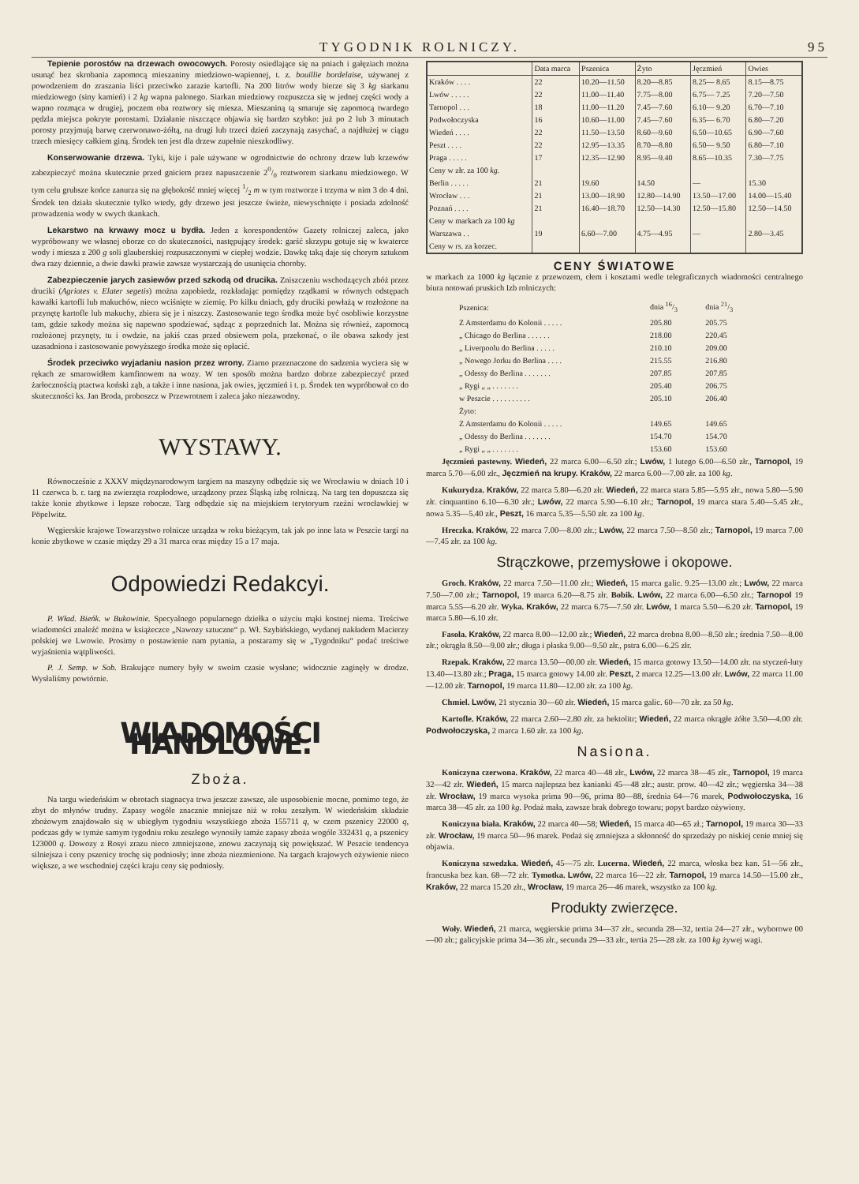TYGODNIK ROLNICZY. 95
Tepienie porostów na drzewach owocowych. Porosty osiedlające się na pniach i gałęziach można usunąć bez skrobania zapomocą mieszaniny miedziowo-wapiennej, t. z. bouillie bordelaise, używanej z powodzeniem do zraszania liści przeciwko zarazie kartofli. Na 200 litrów wody bierze się 3 kg siarkanu miedziowego (siny kamień) i 2 kg wapna palonego. Siarkan miedziowy rozpuszcza się w jednej części wody a wapno rozmąca w drugiej, poczem oba roztwory się miesza. Mieszaniną tą smaruje się zapomocą twardego pędzla miejsca pokryte porostami. Działanie niszczące objawia się bardzo szybko: już po 2 lub 3 minutach porosty przyjmują barwę czerwonawo-żółtą, na drugi lub trzeci dzień zaczynają zasychać, a najdłużej w ciągu trzech miesięcy całkiem giną. Środek ten jest dla drzew zupełnie nieszkodliwy.
Konserwowanie drzewa. Tyki, kije i pale używane w ogrodnictwie do ochrony drzew lub krzewów zabezpieczyć można skutecznie przed gniciem przez napuszczenie 20/0 roztworem siarkanu miedziowego. W tym celu grubsze końce zanurza się na głębokość mniej więcej 1/2 m w tym roztworze i trzyma w nim 3 do 4 dni. Środek ten działa skutecznie tylko wtedy, gdy drzewo jest jeszcze świeże, niewyschnięte i posiada zdolność prowadzenia wody w swych tkankach.
Lekarstwo na krwawy mocz u bydła. Jeden z korespondentów Gazety rolniczej zaleca, jako wypróbowany we własnej oborze co do skuteczności, następujący środek: garść skrzypu gotuje się w kwaterce wody i miesza z 200 g soli glauberskiej rozpuszczonymi w ciepłej wodzie. Dawkę taką daje się chorym sztukom dwa razy dziennie, a dwie dawki prawie zawsze wystarczają do usunięcia choroby.
Zabezpieczenie jarych zasiewów przed szkodą od drucika. Zniszczeniu wschodzących zbóż przez druciki (Agriotes v. Elater segetis) można zapobiedz, rozkładając pomiędzy rządkami w równych odstępach kawałki kartofli lub makuchów, nieco wciśnięte w ziemię. Po kilku dniach, gdy druciki powłażą w rozłożone na przynętę kartofle lub makuchy, zbiera się je i niszczy. Zastosowanie tego środka może być osobliwie korzystne tam, gdzie szkody można się napewno spodziewać, sądząc z poprzednich lat. Można się również, zapomocą rozłożonej przynęty, tu i owdzie, na jakiś czas przed obsiewem pola, przekonać, o ile obawa szkody jest uzasadniona i zastosowanie powyższego środka może się opłacić.
Środek przeciwko wyjadaniu nasion przez wrony. Ziarno przeznaczone do sadzenia wyciera się w rękach ze smarowidłem kamfinowem na wozy. W ten sposób można bardzo dobrze zabezpieczyć przed żarłocznością ptactwa koński ząb, a także i inne nasiona, jak owies, jęczmień i t. p. Środek ten wypróbował co do skuteczności ks. Jan Broda, proboszcz w Przewrotnem i zaleca jako niezawodny.
WYSTAWY.
Równocześnie z XXXV międzynarodowym targiem na maszyny odbędzie się we Wrocławiu w dniach 10 i 11 czerwca b. r. targ na zwierzęta rozpłodowe, urządzony przez Śląską izbę rolniczą. Na targ ten dopuszcza się także konie zbytkowe i lepsze robocze. Targ odbędzie się na miejskiem terytoryum rzeźni wrocławkiej w Pöpelwitz.
Węgierskie krajowe Towarzystwo rolnicze urządza w roku bieżącym, tak jak po inne lata w Peszcie targi na konie zbytkowe w czasie między 29 a 31 marca oraz między 15 a 17 maja.
Odpowiedzi Redakcyi.
P. Wład. Bieńk. w Bukowinie. Specyalnego popularnego dziełka o użyciu mąki kostnej niema. Treściwe wiadomości znaleźć można w książeczce „Nawozy sztuczne“ p. Wł. Szybińskiego, wydanej nakładem Macierzy polskiej we Lwowie. Prosimy o postawienie nam pytania, a postaramy się w „Tygodniku“ podać treściwe wyjaśnienia wątpliwości.
P. J. Semp. w Sob. Brakujące numery były w swoim czasie wysłane; widocznie zaginęły w drodze. Wysłaliśmy powtórnie.
WIADOMOŚCI HANDLOWE.
Zboża.
Na targu wiedeńskim w obrotach stagnacya trwa jeszcze zawsze, ale usposobienie mocne, pomimo tego, że zbyt do młynów trudny. Zapasy wogóle znacznie mniejsze niż w roku zeszłym. W wiedeńskim składzie zbożowym znajdowało się w ubiegłym tygodniu wszystkiego zboża 155711 q, w czem pszenicy 22000 q, podczas gdy w tymże samym tygodniu roku zeszłego wynosiły tamże zapasy zboża wogóle 332431 q, a pszenicy 123000 q. Dowozy z Rosyi zrazu nieco zmniejszone, znowu zaczynają się powiększać. W Peszcie tendencya silniejsza i ceny pszenicy trochę się podniosły; inne zboża niezmienione. Na targach krajowych ożywienie nieco większe, a we wschodniej części kraju ceny się podniosły.
| | Data marca | Pszenica | Żyto | Jęczmień | Owies |
| --- | --- | --- | --- | --- | --- |
| Kraków . . . . | 22 | 10.20—11.50 | 8.20—8.85 | 8.25— 8.65 | 8.15—8.75 |
| Lwów . . . . . | 22 | 11.00—11.40 | 7.75—8.00 | 6.75— 7.25 | 7.20—7.50 |
| Tarnopol . . . | 18 | 11.00—11.20 | 7.45—7.60 | 6.10— 9.20 | 6.70—7.10 |
| Podwołoczyska | 16 | 10.60—11.00 | 7.45—7.60 | 6.35— 6.70 | 6.80—7.20 |
| Wiedeń . . . . | 22 | 11.50—13.50 | 8.60—9.60 | 6.50—10.65 | 6.90—7.60 |
| Peszt . . . . | 22 | 12.95—13.35 | 8.70—8.80 | 6.50— 9.50 | 6.80—7.10 |
| Praga . . . . . | 17 | 12.35—12.90 | 8.95—9.40 | 8.65—10.35 | 7.30—7.75 |
| Ceny w złr. za 100 kg . | | | | | |
| Berlin . . . . . | 21 | 19.60 | 14.50 | — | 15.30 |
| Wrocław . . . | 21 | 13.00—18.90 | 12.80—14.90 | 13.50—17.00 | 14.00—15.40 |
| Poznań . . . . | 21 | 16.40—18.70 | 12.50—14.30 | 12.50—15.80 | 12.50—14.50 |
| Ceny w markach za 100 kg | | | | | |
| Warszawa . . | 19 | 6.60—7.00 | 4.75—4.95 | — | 2.80—3.45 |
| Ceny w rs. za korzec. | | | | | |
CENY ŚWIATOWE
w markach za 1000 kg łącznie z przewozem, cłem i kosztami wedle telegraficznych wiadomości centralnego biura notowań pruskich Izb rolniczych:
| Pszenica: | dnia 16/3 | dnia 21/3 |
| Z Amsterdamu do Kolonii . . . . . | 205.80 | 205.75 |
| „ Chicago do Berlina . . . . . . | 218.00 | 220.45 |
| „ Liverpoolu do Berlina . . . . . | 210.10 | 209.00 |
| „ Nowego Jorku do Berlina . . . . | 215.55 | 216.80 |
| „ Odessy do Berlina . . . . . . . | 207.85 | 207.85 |
| „ Rygi „ „ . . . . . . . | 205.40 | 206.75 |
| w Peszcie . . . . . . . . . . | 205.10 | 206.40 |
| Żyto: | | |
| Z Amsterdamu do Kolonii . . . . . | 149.65 | 149.65 |
| „ Odessy do Berlina . . . . . . . | 154.70 | 154.70 |
| „ Rygi „ „ . . . . . . . | 153.60 | 153.60 |
Jęczmień pastewny. Wiedeń, 22 marca 6.00—6.50 złr.; Lwów, 1 lutego 6.00—6.50 złr., Tarnopol, 19 marca 5.70—6.00 złr., Jęczmień na krupy. Kraków, 22 marca 6.00—7.00 złr. za 100 kg.
Kukurydza. Kraków, 22 marca 5.80—6.20 złr. Wiedeń, 22 marca stara 5.85—5.95 złr., nowa 5.80—5.90 złr. cinquantino 6.10—6.30 złr.; Lwów, 22 marca 5.90—6.10 złr.; Tarnopol, 19 marca stara 5.40—5.45 złr., nowa 5.35—5.40 złr., Peszt, 16 marca 5.35—5.50 złr. za 100 kg.
Hreczka. Kraków, 22 marca 7.00—8.00 złr.; Lwów, 22 marca 7.50—8.50 złr.; Tarnopol, 19 marca 7.00—7.45 złr. za 100 kg.
Strączkowe, przemysłowe i okopowe.
Groch. Kraków, 22 marca 7.50—11.00 złr.; Wiedeń, 15 marca galic. 9.25—13.00 złr.; Lwów, 22 marca 7.50—7.00 złr.; Tarnopol, 19 marca 6.20—8.75 złr. Bobik. Lwów, 22 marca 6.00—6.50 złr.; Tarnopol 19 marca 5.55—6.20 złr. Wyka. Kraków, 22 marca 6.75—7.50 złr. Lwów, 1 marca 5.50—6.20 złr. Tarnopol, 19 marca 5.80—6.10 złr.
Fasola. Kraków, 22 marca 8.00—12.00 złr.; Wiedeń, 22 marca drobna 8.00—8.50 złr.; średnia 7.50—8.00 złr.; okrągła 8.50—9.00 złr.; długa i płaska 9.00—9.50 złr., pstra 6.00—6.25 złr.
Rzepak. Kraków, 22 marca 13.50—00.00 złr. Wiedeń, 15 marca gotowy 13.50—14.00 złr. na styczeń-luty 13.40—13.80 złr.; Praga, 15 marca gotowy 14.00 złr. Peszt, 2 marca 12.25—13.00 złr. Lwów, 22 marca 11.00—12.00 złr. Tarnopol, 19 marca 11.80—12.00 złr. za 100 kg.
Chmiel. Lwów, 21 stycznia 30—60 złr. Wiedeń, 15 marca galic. 60—70 złr. za 50 kg.
Kartofle. Kraków, 22 marca 2.60—2.80 złr. za hektolitr; Wiedeń, 22 marca okrągłe żółte 3.50—4.00 złr. Podwołoczyska, 2 marca 1.60 złr. za 100 kg.
Nasiona.
Koniczyna czerwona. Kraków, 22 marca 40—48 złr., Lwów, 22 marca 38—45 złr., Tarnopol, 19 marca 32—42 złr. Wiedeń, 15 marca najlepsza bez kanianki 45—48 złr.; austr. prow. 40—42 złr.; węgierska 34—38 złr. Wrocław, 19 marca wysoka prima 90—96, prima 80—88, średnia 64—76 marek, Podwołoczyska, 16 marca 38—45 złr. za 100 kg. Podaż mała, zawsze brak dobrego towaru; popyt bardzo ożywiony.
Koniczyna biała. Kraków, 22 marca 40—58; Wiedeń, 15 marca 40—65 zł.; Tarnopol, 19 marca 30—33 złr. Wrocław, 19 marca 50—96 marek. Podaż się zmniejsza a skłonność do sprzedaży po niskiej cenie mniej się objawia.
Koniczyna szwedzka. Wiedeń, 45—75 złr. Lucerna. Wiedeń, 22 marca, włoska bez kan. 51—56 złr., francuska bez kan. 68—72 złr. Tymotka. Lwów, 22 marca 16—22 złr. Tarnopol, 19 marca 14.50—15.00 złr., Kraków, 22 marca 15.20 złr., Wrocław, 19 marca 26—46 marek, wszystko za 100 kg.
Produkty zwierzęce.
Woły. Wiedeń, 21 marca, węgierskie prima 34—37 złr., secunda 28—32, tertia 24—27 złr., wyborowe 00—00 złr.; galicyjskie prima 34—36 złr., secunda 29—33 złr., tertia 25—28 złr. za 100 kg żywej wagi.